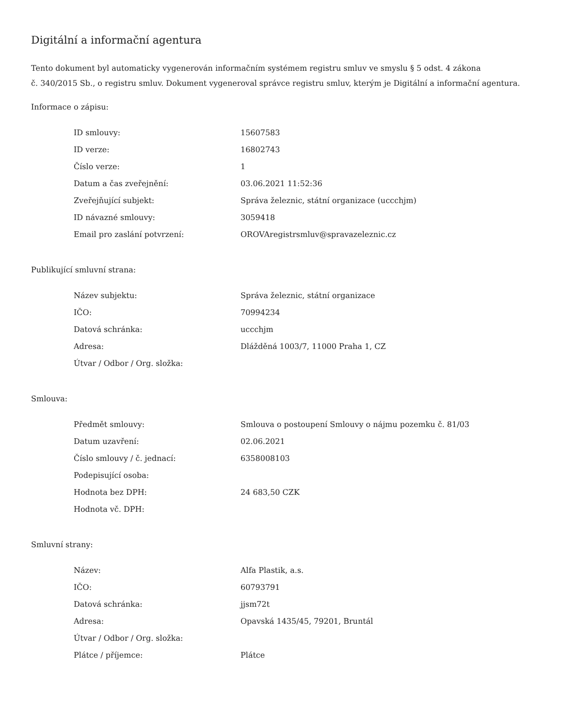Digitální a informační agentura
Tento dokument byl automaticky vygenerován informačním systémem registru smluv ve smyslu § 5 odst. 4 zákona
č. 340/2015 Sb., o registru smluv. Dokument vygeneroval správce registru smluv, kterým je Digitální a informační agentura.
Informace o zápisu:
| ID smlouvy: | 15607583 |
| ID verze: | 16802743 |
| Číslo verze: | 1 |
| Datum a čas zveřejnění: | 03.06.2021 11:52:36 |
| Zveřejňující subjekt: | Správa železnic, státní organizace (uccchjm) |
| ID návazné smlouvy: | 3059418 |
| Email pro zaslání potvrzení: | OROVAregistrsmluv@spravazeleznic.cz |
Publikující smluvní strana:
| Název subjektu: | Správa železnic, státní organizace |
| IČO: | 70994234 |
| Datová schránka: | uccchjm |
| Adresa: | Dlážděná 1003/7, 11000 Praha 1, CZ |
| Útvar / Odbor / Org. složka: | |
Smlouva:
| Předmět smlouvy: | Smlouva o postoupení Smlouvy o nájmu pozemku č. 81/03 |
| Datum uzavření: | 02.06.2021 |
| Číslo smlouvy / č. jednací: | 6358008103 |
| Podepisující osoba: | |
| Hodnota bez DPH: | 24 683,50 CZK |
| Hodnota vč. DPH: | |
Smluvní strany:
| Název: | Alfa Plastik, a.s. |
| IČO: | 60793791 |
| Datová schránka: | jjsm72t |
| Adresa: | Opavská 1435/45, 79201, Bruntál |
| Útvar / Odbor / Org. složka: | |
| Plátce / příjemce: | Plátce |